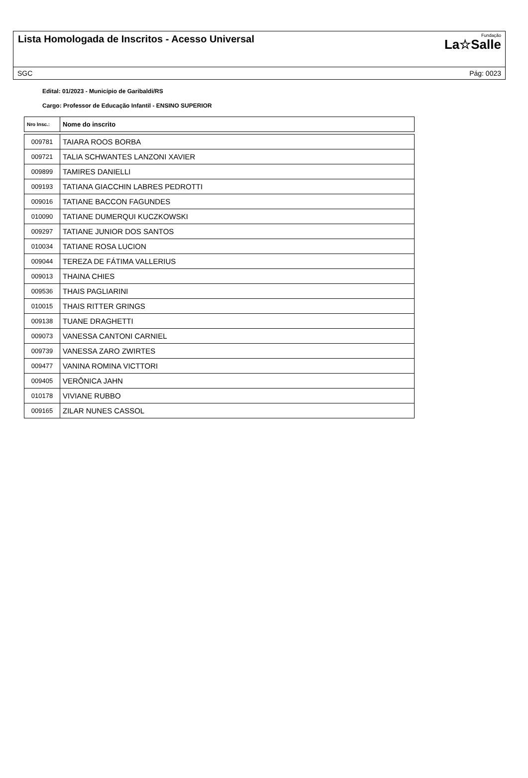Lista Homologada de Inscritos - Acesso Universal
Fundação
La☆Salle
SGC Pág: 0023
Edital: 01/2023 - Município de Garibaldi/RS
Cargo: Professor de Educação Infantil - ENSINO SUPERIOR
| Nro Insc.: | Nome do inscrito |
| --- | --- |
| 009781 | TAIARA ROOS BORBA |
| 009721 | TALIA SCHWANTES LANZONI XAVIER |
| 009899 | TAMIRES DANIELLI |
| 009193 | TATIANA GIACCHIN LABRES PEDROTTI |
| 009016 | TATIANE BACCON FAGUNDES |
| 010090 | TATIANE DUMERQUI KUCZKOWSKI |
| 009297 | TATIANE JUNIOR DOS SANTOS |
| 010034 | TATIANE ROSA LUCION |
| 009044 | TEREZA DE FÁTIMA VALLERIUS |
| 009013 | THAINA CHIES |
| 009536 | THAIS PAGLIARINI |
| 010015 | THAIS RITTER GRINGS |
| 009138 | TUANE DRAGHETTI |
| 009073 | VANESSA CANTONI CARNIEL |
| 009739 | VANESSA ZARO ZWIRTES |
| 009477 | VANINA ROMINA VICTTORI |
| 009405 | VERÔNICA JAHN |
| 010178 | VIVIANE RUBBO |
| 009165 | ZILAR NUNES CASSOL |